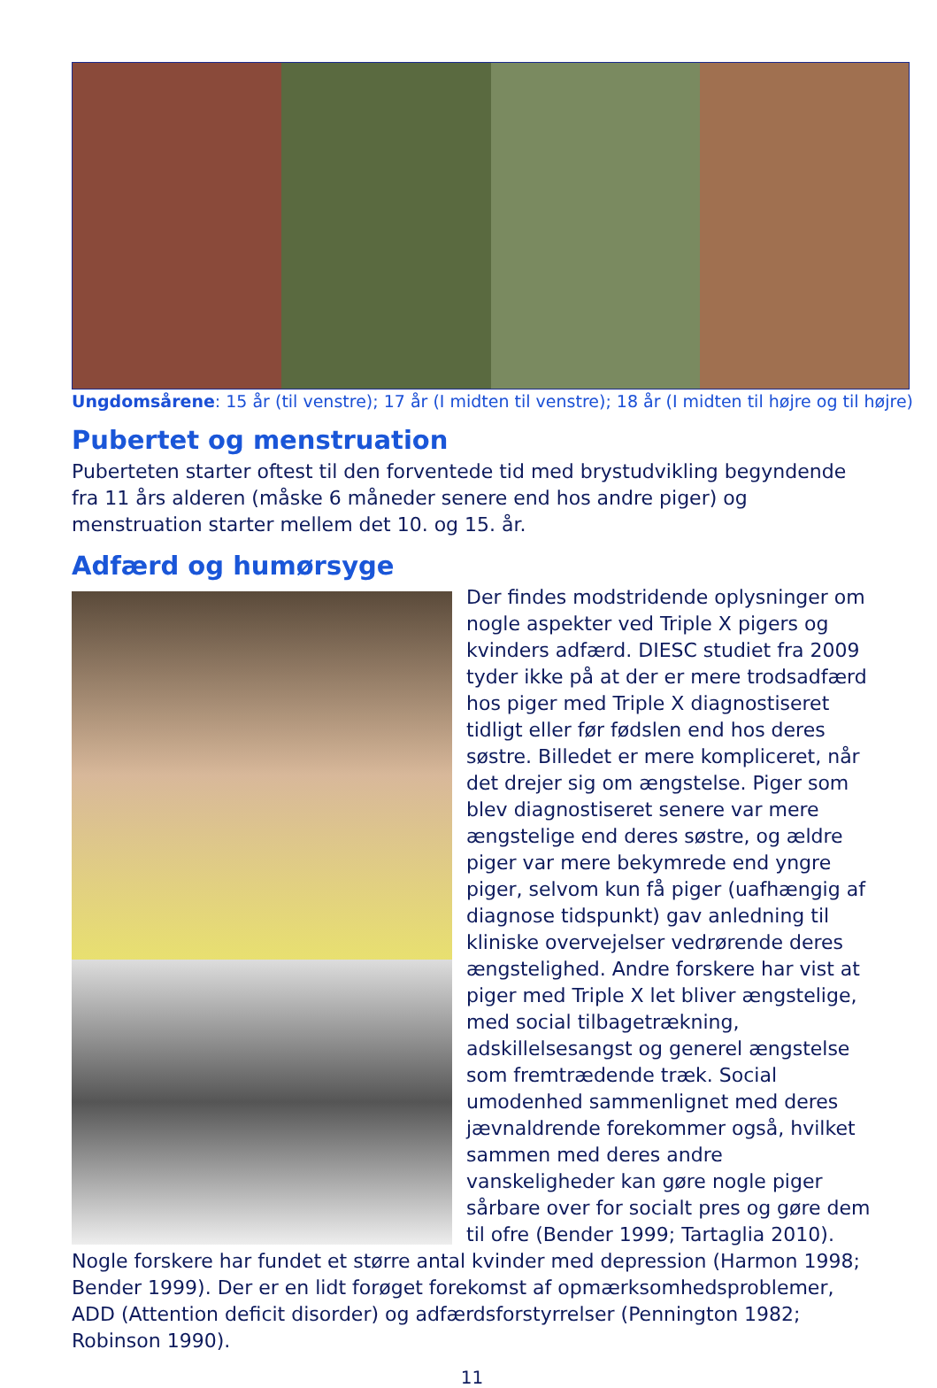Ungdomsårene: 15 år (til venstre); 17 år (I midten til venstre); 18 år (I midten til højre og til højre)
Pubertet og menstruation
Puberteten starter oftest til den forventede tid med brystudvikling begyndende fra 11 års alderen (måske 6 måneder senere end hos andre piger) og menstruation starter mellem det 10. og 15. år.
Adfærd og humørsyge
Der findes modstridende oplysninger om nogle aspekter ved Triple X pigers og kvinders adfærd. DIESC studiet fra 2009 tyder ikke på at der er mere trodsadfærd hos piger med Triple X diagnostiseret tidligt eller før fødslen end hos deres søstre. Billedet er mere kompliceret, når det drejer sig om ængstelse. Piger som blev diagnostiseret senere var mere ængstelige end deres søstre, og ældre piger var mere bekymrede end yngre piger, selvom kun få piger (uafhængig af diagnose tidspunkt) gav anledning til kliniske overvejelser vedrørende deres ængstelighed. Andre forskere har vist at piger med Triple X let bliver ængstelige, med social tilbagetrækning, adskillelsesangst og generel ængstelse som fremtrædende træk. Social umodenhed sammenlignet med deres jævnaldrende forekommer også, hvilket sammen med deres andre vanskeligheder kan gøre nogle piger sårbare over for socialt pres og gøre dem til ofre (Bender 1999; Tartaglia 2010). Nogle forskere har fundet et større antal kvinder med depression (Harmon 1998; Bender 1999). Der er en lidt forøget forekomst af opmærksomhedsproblemer, ADD (Attention deficit disorder) og adfærdsforstyrrelser (Pennington 1982; Robinson 1990).
11